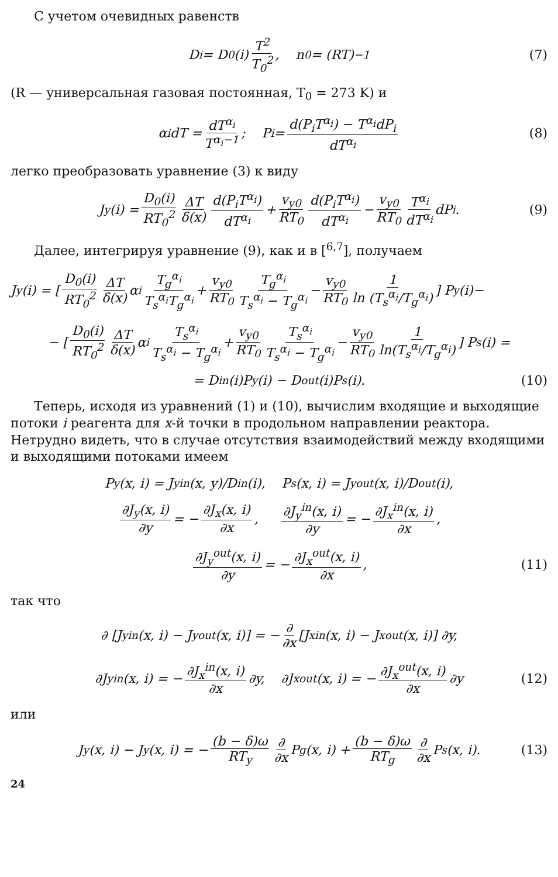С учетом очевидных равенств
D<sub>i</sub> = D<sub>0</sub>(i) T<sup>2</sup> T<sub>0</sub><sup>2</sup>, n<sub>0</sub> = (RT)<sup>−1</sup> (7)
(R — универсальная газовая постоянная, T<sub>0</sub> = 273 K) и
α<sub>i</sub>dT = dT<sup>α<sub>i</sub></sup> T<sup>α<sub>i</sub>−1</sup>; P<sub>i</sub> = d(P<sub>i</sub>T<sup>α<sub>i</sub></sup>) − T<sup>α<sub>i</sub></sup>dP<sub>i</sub> dT<sup>α<sub>i</sub></sup> (8)
легко преобразовать уравнение (3) к виду
J<sub>y</sub>(i) = D<sub>0</sub>(i) RT<sub>0</sub><sup>2</sup> ΔT δ(x) d(P<sub>i</sub>T<sup>α<sub>i</sub></sup>) dT<sup>α<sub>i</sub></sup> + v<sub>y0</sub> RT<sub>0</sub> d(P<sub>i</sub>T<sup>α<sub>i</sub></sup>) dT<sup>α<sub>i</sub></sup> − v<sub>y0</sub> RT<sub>0</sub> T<sup>α<sub>i</sub></sup> dT<sup>α<sub>i</sub></sup> dP<sub>i</sub>. (9)
Далее, интегрируя уравнение (9), как и в [<sup>6,7</sup>], получаем
J<sub>y</sub>(i) = [ D<sub>0</sub>(i) RT<sub>0</sub><sup>2</sup> ΔT δ(x) α<sub>i</sub> T<sub>g</sub><sup>α<sub>i</sub></sup> T<sub>s</sub><sup>α<sub>i</sub></sup>T<sub>g</sub><sup>α<sub>i</sub></sup> + v<sub>y0</sub> RT<sub>0</sub> T<sub>g</sub><sup>α<sub>i</sub></sup> T<sub>s</sub><sup>α<sub>i</sub></sup> − T<sub>g</sub><sup>α<sub>i</sub></sup> − v<sub>y0</sub> RT<sub>0</sub> 1 ln (T<sub>s</sub><sup>α<sub>i</sub></sup>/T<sub>g</sub><sup>α<sub>i</sub></sup>) ] P<sub>y</sub>(i)−
− [ D<sub>0</sub>(i) RT<sub>0</sub><sup>2</sup> ΔT δ(x) α<sub>i</sub> T<sub>s</sub><sup>α<sub>i</sub></sup> T<sub>s</sub><sup>α<sub>i</sub></sup> − T<sub>g</sub><sup>α<sub>i</sub></sup> + v<sub>y0</sub> RT<sub>0</sub> T<sub>s</sub><sup>α<sub>i</sub></sup> T<sub>s</sub><sup>α<sub>i</sub></sup> − T<sub>g</sub><sup>α<sub>i</sub></sup> − v<sub>y0</sub> RT<sub>0</sub> 1 ln(T<sub>s</sub><sup>α<sub>i</sub></sup>/T<sub>g</sub><sup>α<sub>i</sub></sup>) ] P<sub>s</sub>(i) =
= D<sub>in</sub>(i)P<sub>y</sub>(i) − D<sub>out</sub>(i)P<sub>s</sub>(i). (10)
Теперь, исходя из уравнений (1) и (10), вычислим входящие и выходящие потоки i реагента для x-й точки в продольном направлении реактора. Нетрудно видеть, что в случае отсутствия взаимодействий между входящими и выходящими потоками имеем
P<sub>y</sub>(x, i) = J<sub>y</sub><sup>in</sup>(x, y)/D<sub>in</sub>(i), P<sub>s</sub>(x, i) = J<sub>y</sub><sup>out</sup>(x, i)/D<sub>out</sub>(i),
∂J<sub>y</sub>(x, i) ∂y = − ∂J<sub>x</sub>(x, i) ∂x, ∂J<sub>y</sub><sup>in</sup>(x, i) ∂y = − ∂J<sub>x</sub><sup>in</sup>(x, i) ∂x,
∂J<sub>y</sub><sup>out</sup>(x, i) ∂y = − ∂J<sub>x</sub><sup>out</sup>(x, i) ∂x, (11)
так что
∂ [J<sub>y</sub><sup>in</sup>(x, i) − J<sub>y</sub><sup>out</sup>(x, i)] = − ∂ ∂x [J<sub>x</sub><sup>in</sup>(x, i) − J<sub>x</sub><sup>out</sup>(x, i)] ∂y,
∂J<sub>y</sub><sup>in</sup>(x, i) = − ∂J<sub>x</sub><sup>in</sup>(x, i) ∂x ∂y, ∂J<sub>x</sub><sup>out</sup>(x, i) = − ∂J<sub>x</sub><sup>out</sup>(x, i) ∂x ∂y (12)
или
J<sub>y</sub>(x, i) − J<sub>y</sub>(x, i) = − (b − δ)ω RT<sub>y</sub> ∂ ∂x P<sub>g</sub>(x, i) + (b − δ)ω RT<sub>g</sub> ∂ ∂x P<sub>s</sub>(x, i). (13)
24